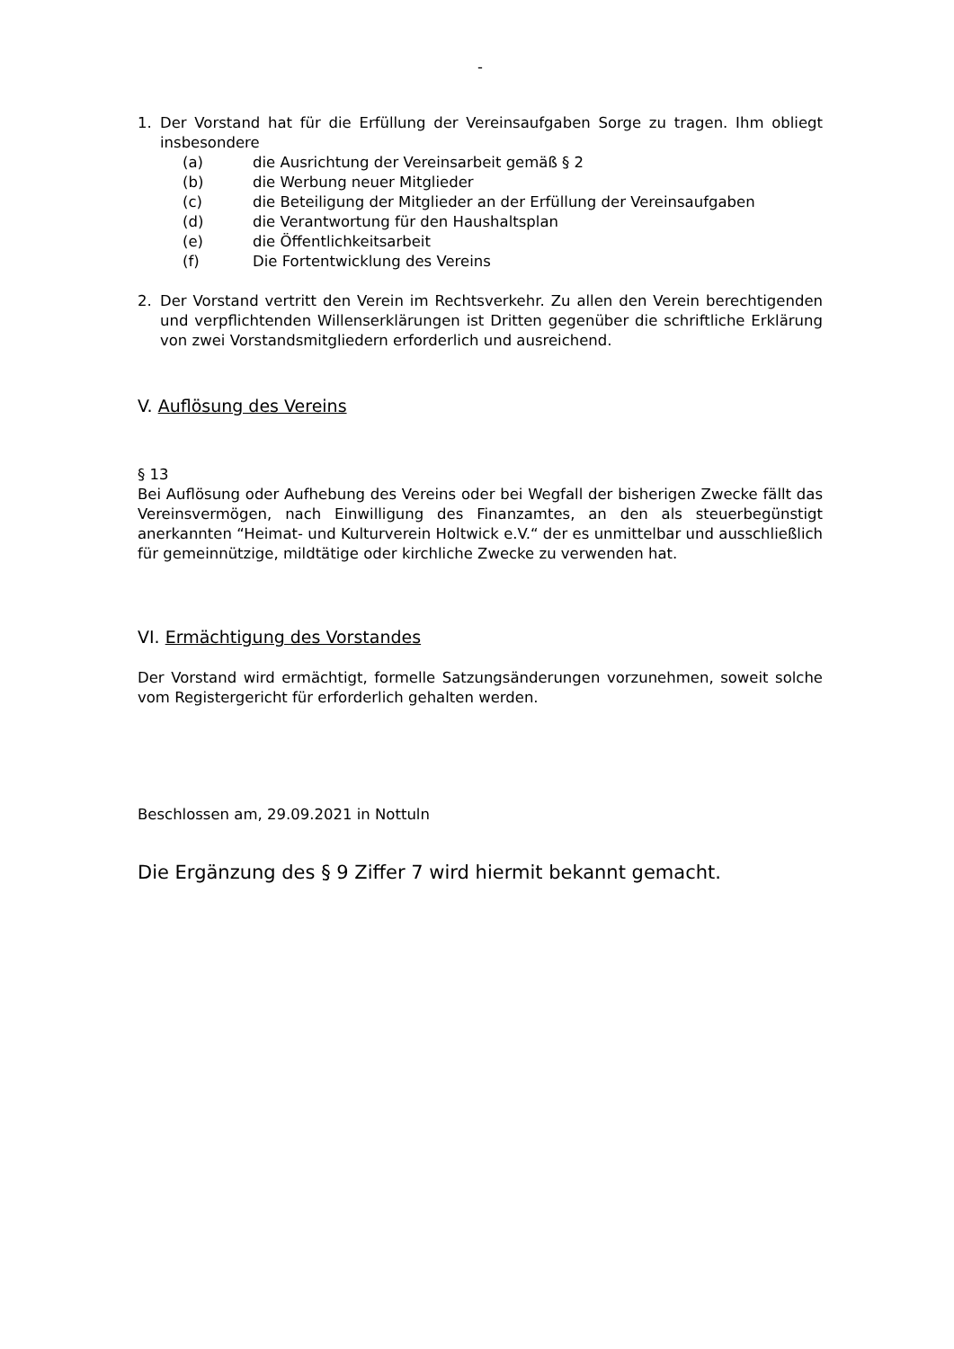-
1. Der Vorstand hat für die Erfüllung der Vereinsaufgaben Sorge zu tragen. Ihm obliegt insbesondere
(a) die Ausrichtung der Vereinsarbeit gemäß § 2
(b) die Werbung neuer Mitglieder
(c) die Beteiligung der Mitglieder an der Erfüllung der Vereinsaufgaben
(d) die Verantwortung für den Haushaltsplan
(e) die Öffentlichkeitsarbeit
(f) Die Fortentwicklung des Vereins
2. Der Vorstand vertritt den Verein im Rechtsverkehr. Zu allen den Verein berechtigenden und verpflichtenden Willenserklärungen ist Dritten gegenüber die schriftliche Erklärung von zwei Vorstandsmitgliedern erforderlich und ausreichend.
V. Auflösung des Vereins
§ 13
Bei Auflösung oder Aufhebung des Vereins oder bei Wegfall der bisherigen Zwecke fällt das Vereinsvermögen, nach Einwilligung des Finanzamtes, an den als steuerbegünstigt anerkannten “Heimat- und Kulturverein Holtwick e.V.“ der es unmittelbar und ausschließlich für gemeinnützige, mildtätige oder kirchliche Zwecke zu verwenden hat.
VI. Ermächtigung des Vorstandes
Der Vorstand wird ermächtigt, formelle Satzungsänderungen vorzunehmen, soweit solche vom Registergericht für erforderlich gehalten werden.
Beschlossen am, 29.09.2021 in Nottuln
Die Ergänzung des § 9 Ziffer 7 wird hiermit bekannt gemacht.